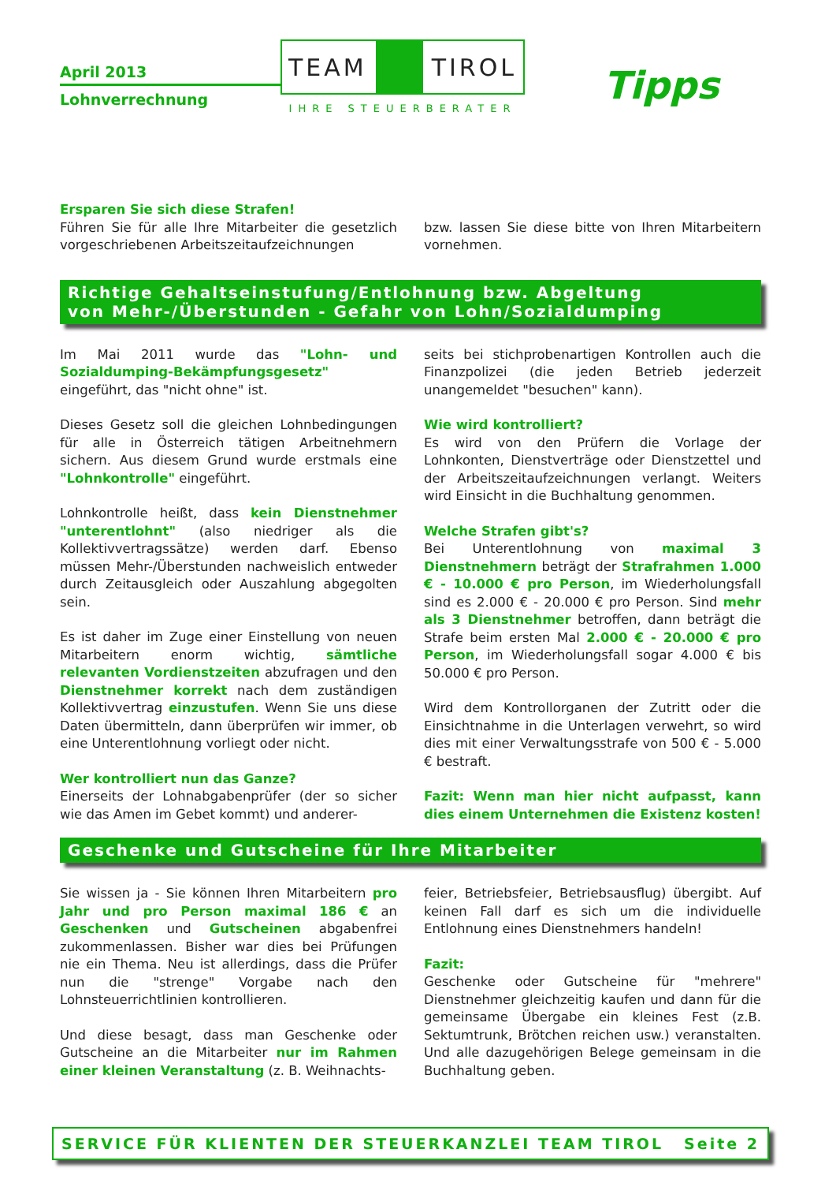April 2013
Lohnverrechnung
TEAM TIROL
IHRE STEUERBERATER
Tipps
Ersparen Sie sich diese Strafen!
Führen Sie für alle Ihre Mitarbeiter die gesetzlich vorgeschriebenen Arbeitszeitaufzeichnungen
bzw. lassen Sie diese bitte von Ihren Mitarbeitern vornehmen.
Richtige Gehaltseinstufung/Entlohnung bzw. Abgeltung
von Mehr-/Überstunden - Gefahr von Lohn/Sozialdumping
Im Mai 2011 wurde das "Lohn- und Sozialdumping-Bekämpfungsgesetz" eingeführt, das "nicht ohne" ist.
Dieses Gesetz soll die gleichen Lohnbedingungen für alle in Österreich tätigen Arbeitnehmern sichern. Aus diesem Grund wurde erstmals eine "Lohnkontrolle" eingeführt.
Lohnkontrolle heißt, dass kein Dienstnehmer "unterentlohnt" (also niedriger als die Kollektivvertragssätze) werden darf. Ebenso müssen Mehr-/Überstunden nachweislich entweder durch Zeitausgleich oder Auszahlung abgegolten sein.
Es ist daher im Zuge einer Einstellung von neuen Mitarbeitern enorm wichtig, sämtliche relevanten Vordienstzeiten abzufragen und den Dienstnehmer korrekt nach dem zuständigen Kollektivvertrag einzustufen. Wenn Sie uns diese Daten übermitteln, dann überprüfen wir immer, ob eine Unterentlohnung vorliegt oder nicht.
Wer kontrolliert nun das Ganze?
Einerseits der Lohnabgabenprüfer (der so sicher wie das Amen im Gebet kommt) und anderer-
seits bei stichprobenartigen Kontrollen auch die Finanzpolizei (die jeden Betrieb jederzeit unangemeldet "besuchen" kann).
Wie wird kontrolliert?
Es wird von den Prüfern die Vorlage der Lohnkonten, Dienstverträge oder Dienstzettel und der Arbeitszeitaufzeichnungen verlangt. Weiters wird Einsicht in die Buchhaltung genommen.
Welche Strafen gibt's?
Bei Unterentlohnung von maximal 3 Dienstnehmern beträgt der Strafrahmen 1.000 € - 10.000 € pro Person, im Wiederholungsfall sind es 2.000 € - 20.000 € pro Person. Sind mehr als 3 Dienstnehmer betroffen, dann beträgt die Strafe beim ersten Mal 2.000 € - 20.000 € pro Person, im Wiederholungsfall sogar 4.000 € bis 50.000 € pro Person.
Wird dem Kontrollorganen der Zutritt oder die Einsichtnahme in die Unterlagen verwehrt, so wird dies mit einer Verwaltungsstrafe von 500 € - 5.000 € bestraft.
Fazit: Wenn man hier nicht aufpasst, kann dies einem Unternehmen die Existenz kosten!
Geschenke und Gutscheine für Ihre Mitarbeiter
Sie wissen ja - Sie können Ihren Mitarbeitern pro Jahr und pro Person maximal 186 € an Geschenken und Gutscheinen abgabenfrei zukommenlassen. Bisher war dies bei Prüfungen nie ein Thema. Neu ist allerdings, dass die Prüfer nun die "strenge" Vorgabe nach den Lohnsteuerrichtlinien kontrollieren.
Und diese besagt, dass man Geschenke oder Gutscheine an die Mitarbeiter nur im Rahmen einer kleinen Veranstaltung (z. B. Weihnachts-
feier, Betriebsfeier, Betriebsausflug) übergibt. Auf keinen Fall darf es sich um die individuelle Entlohnung eines Dienstnehmers handeln!
Fazit:
Geschenke oder Gutscheine für "mehrere" Dienstnehmer gleichzeitig kaufen und dann für die gemeinsame Übergabe ein kleines Fest (z.B. Sektumtrunk, Brötchen reichen usw.) veranstalten. Und alle dazugehörigen Belege gemeinsam in die Buchhaltung geben.
SERVICE FÜR KLIENTEN DER STEUERKANZLEI TEAM TIROL Seite 2